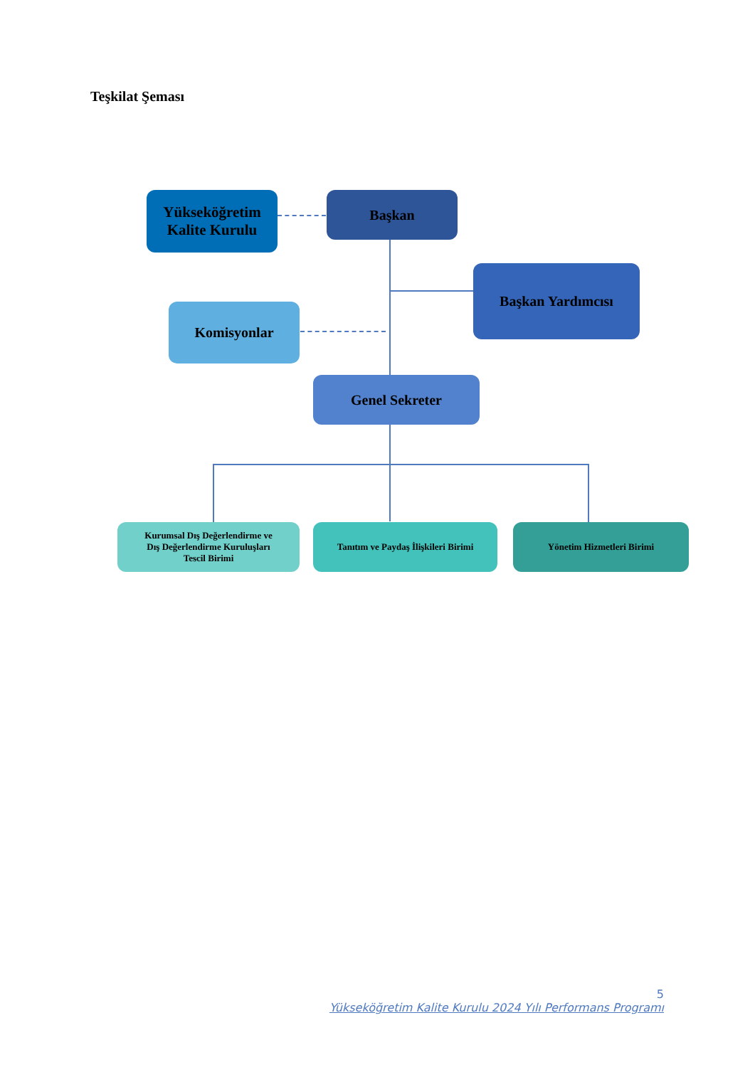Teşkilat Şeması
Yükseköğretim
Kalite Kurulu
Başkan
Başkan Yardımcısı
Komisyonlar
Genel Sekreter
Kurumsal Dış Değerlendirme ve
Dış Değerlendirme Kuruluşları
Tescil Birimi
Tanıtım ve Paydaş İlişkileri Birimi
Yönetim Hizmetleri Birimi
5
Yükseköğretim Kalite Kurulu 2024 Yılı Performans Programı